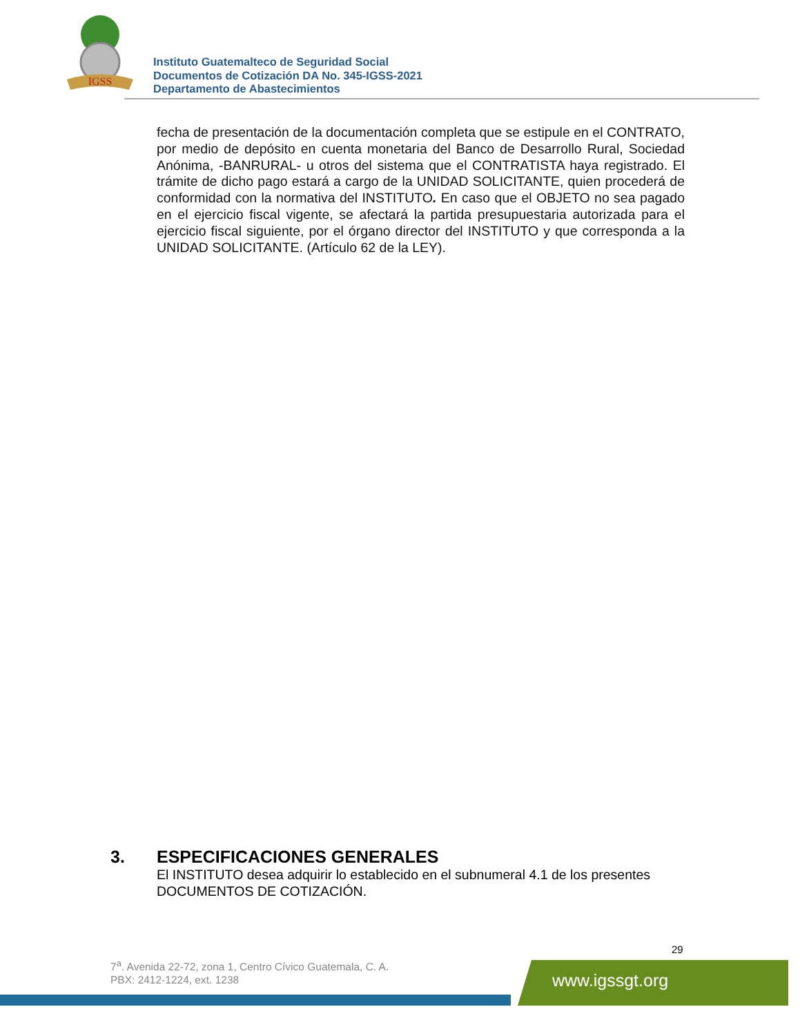IGSS
Instituto Guatemalteco de Seguridad Social
Documentos de Cotización DA No. 345-IGSS-2021
Departamento de Abastecimientos
fecha de presentación de la documentación completa que se estipule en el CONTRATO, por medio de depósito en cuenta monetaria del Banco de Desarrollo Rural, Sociedad Anónima, -BANRURAL- u otros del sistema que el CONTRATISTA haya registrado. El trámite de dicho pago estará a cargo de la UNIDAD SOLICITANTE, quien procederá de conformidad con la normativa del INSTITUTO. En caso que el OBJETO no sea pagado en el ejercicio fiscal vigente, se afectará la partida presupuestaria autorizada para el ejercicio fiscal siguiente, por el órgano director del INSTITUTO y que corresponda a la UNIDAD SOLICITANTE. (Artículo 62 de la LEY).
3. ESPECIFICACIONES GENERALES
El INSTITUTO desea adquirir lo establecido en el subnumeral 4.1 de los presentes DOCUMENTOS DE COTIZACIÓN.
29
7<sup>a</sup>. Avenida 22-72, zona 1, Centro Cívico Guatemala, C. A.
PBX: 2412-1224, ext. 1238
www.igssgt.org